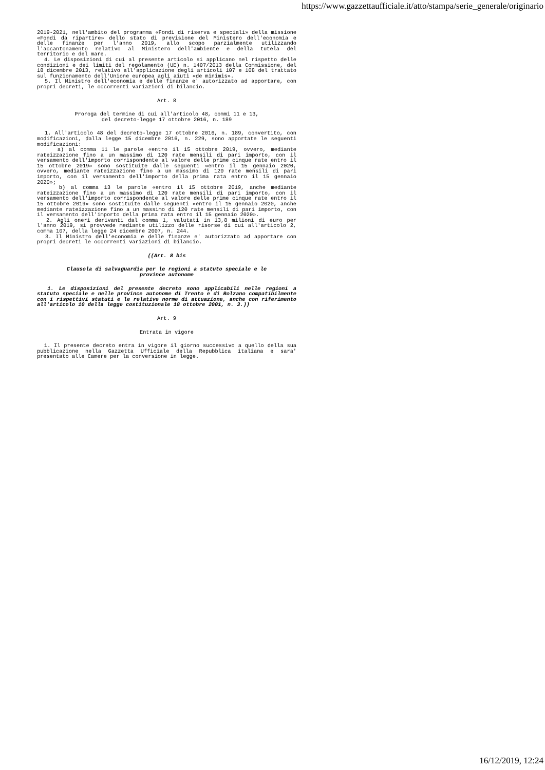https://www.gazzettaufficiale.it/atto/stampa/serie_generale/originario
2019-2021, nell'ambito del programma «Fondi di riserva e speciali» della missione «Fondi da ripartire» dello stato di previsione del Ministero dell'economia e delle finanze per l'anno 2019, allo scopo parzialmente utilizzando l'accantonamento relativo al Ministero dell'ambiente e della tutela del territorio e del mare.
4. Le disposizioni di cui al presente articolo si applicano nel rispetto delle condizioni e dei limiti del regolamento (UE) n. 1407/2013 della Commissione, del 18 dicembre 2013, relativo all'applicazione degli articoli 107 e 108 del trattato sul funzionamento dell'Unione europea agli aiuti «de minimis».
5. Il Ministro dell'economia e delle finanze e' autorizzato ad apportare, con propri decreti, le occorrenti variazioni di bilancio.
Art. 8
Proroga del termine di cui all'articolo 48, commi 11 e 13,
del decreto-legge 17 ottobre 2016, n. 189
1. All'articolo 48 del decreto-legge 17 ottobre 2016, n. 189, convertito, con modificazioni, dalla legge 15 dicembre 2016, n. 229, sono apportate le seguenti modificazioni:
a) al comma 11 le parole «entro il 15 ottobre 2019, ovvero, mediante rateizzazione fino a un massimo di 120 rate mensili di pari importo, con il versamento dell'importo corrispondente al valore delle prime cinque rate entro il 15 ottobre 2019» sono sostituite dalle seguenti «entro il 15 gennaio 2020, ovvero, mediante rateizzazione fino a un massimo di 120 rate mensili di pari importo, con il versamento dell'importo della prima rata entro il 15 gennaio 2020»;
b) al comma 13 le parole «entro il 15 ottobre 2019, anche mediante rateizzazione fino a un massimo di 120 rate mensili di pari importo, con il versamento dell'importo corrispondente al valore delle prime cinque rate entro il 15 ottobre 2019» sono sostituite dalle seguenti «entro il 15 gennaio 2020, anche mediante rateizzazione fino a un massimo di 120 rate mensili di pari importo, con il versamento dell'importo della prima rata entro il 15 gennaio 2020».
2. Agli oneri derivanti dal comma 1, valutati in 13,8 milioni di euro per l'anno 2019, si provvede mediante utilizzo delle risorse di cui all'articolo 2, comma 107, della legge 24 dicembre 2007, n. 244.
3. Il Ministro dell'economia e delle finanze e' autorizzato ad apportare con propri decreti le occorrenti variazioni di bilancio.
((Art. 8 bis
Clausola di salvaguardia per le regioni a statuto speciale e le
province autonome
1. Le disposizioni del presente decreto sono applicabili nelle regioni a statuto speciale e nelle province autonome di Trento e di Bolzano compatibilmente con i rispettivi statuti e le relative norme di attuazione, anche con riferimento all'articolo 10 della legge costituzionale 18 ottobre 2001, n. 3.))
Art. 9
Entrata in vigore
1. Il presente decreto entra in vigore il giorno successivo a quello della sua pubblicazione nella Gazzetta Ufficiale della Repubblica italiana e sara' presentato alle Camere per la conversione in legge.
16/12/2019, 12:24